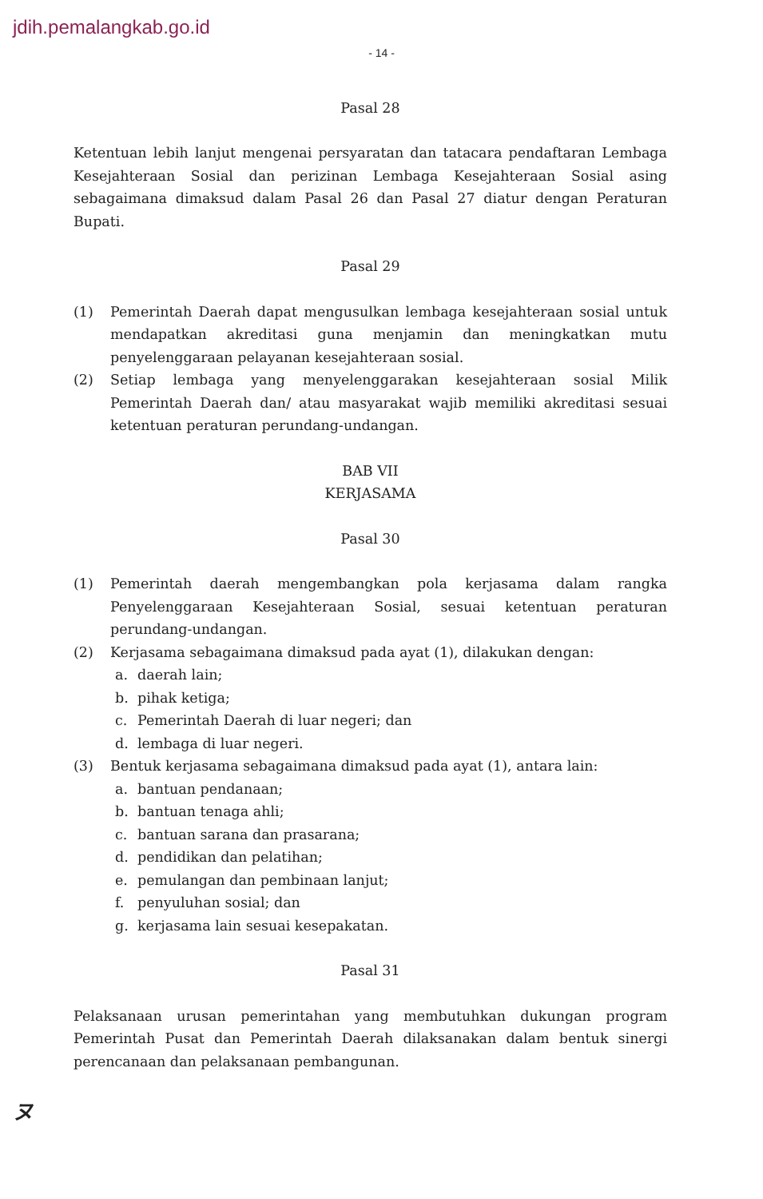jdih.pemalangkab.go.id
- 14 -
Pasal 28
Ketentuan lebih lanjut mengenai persyaratan dan tatacara pendaftaran Lembaga Kesejahteraan Sosial dan perizinan Lembaga Kesejahteraan Sosial asing sebagaimana dimaksud dalam Pasal 26 dan Pasal 27 diatur dengan Peraturan Bupati.
Pasal 29
(1) Pemerintah Daerah dapat mengusulkan lembaga kesejahteraan sosial untuk mendapatkan akreditasi guna menjamin dan meningkatkan mutu penyelenggaraan pelayanan kesejahteraan sosial.
(2) Setiap lembaga yang menyelenggarakan kesejahteraan sosial Milik Pemerintah Daerah dan/ atau masyarakat wajib memiliki akreditasi sesuai ketentuan peraturan perundang-undangan.
BAB VII
KERJASAMA
Pasal 30
(1) Pemerintah daerah mengembangkan pola kerjasama dalam rangka Penyelenggaraan Kesejahteraan Sosial, sesuai ketentuan peraturan perundang-undangan.
(2) Kerjasama sebagaimana dimaksud pada ayat (1), dilakukan dengan:
a. daerah lain;
b. pihak ketiga;
c. Pemerintah Daerah di luar negeri; dan
d. lembaga di luar negeri.
(3) Bentuk kerjasama sebagaimana dimaksud pada ayat (1), antara lain:
a. bantuan pendanaan;
b. bantuan tenaga ahli;
c. bantuan sarana dan prasarana;
d. pendidikan dan pelatihan;
e. pemulangan dan pembinaan lanjut;
f. penyuluhan sosial; dan
g. kerjasama lain sesuai kesepakatan.
Pasal 31
Pelaksanaan urusan pemerintahan yang membutuhkan dukungan program Pemerintah Pusat dan Pemerintah Daerah dilaksanakan dalam bentuk sinergi perencanaan dan pelaksanaan pembangunan.
ヌ